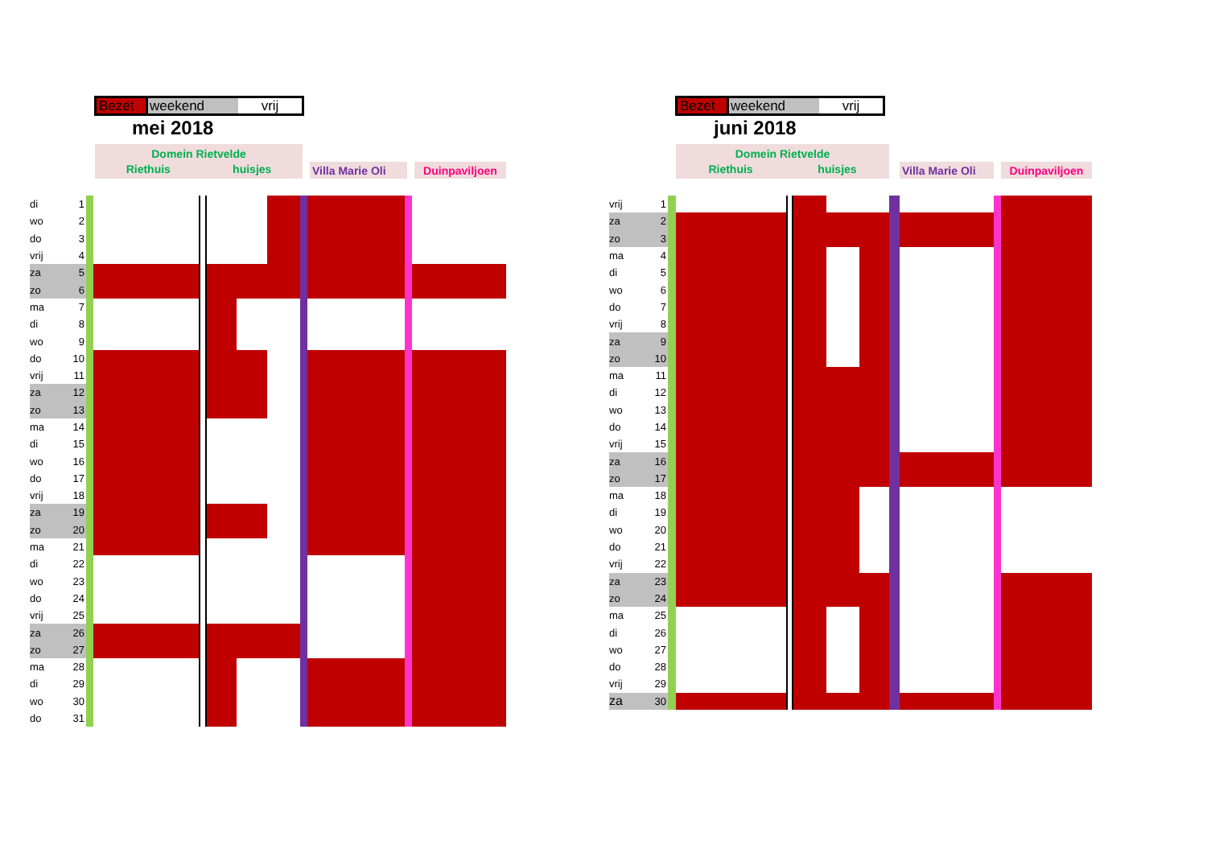Bezet weekend vrij
mei 2018
Domein Rietvelde
Riethuis huisjes
Villa Marie Oli
Duinpaviljoen
| di | 1 | | | | | | | | | | |
| wo | 2 | | | | | | | | | | |
| do | 3 | | | | | | | | | | |
| vrij | 4 | | | | | | | | | | |
| za | 5 | | | | | | | | | | |
| zo | 6 | | | | | | | | | | |
| ma | 7 | | | | | | | | | | |
| di | 8 | | | | | | | | | | |
| wo | 9 | | | | | | | | | | |
| do | 10 | | | | | | | | | | |
| vrij | 11 | | | | | | | | | | |
| za | 12 | | | | | | | | | | |
| zo | 13 | | | | | | | | | | |
| ma | 14 | | | | | | | | | | |
| di | 15 | | | | | | | | | | |
| wo | 16 | | | | | | | | | | |
| do | 17 | | | | | | | | | | |
| vrij | 18 | | | | | | | | | | |
| za | 19 | | | | | | | | | | |
| zo | 20 | | | | | | | | | | |
| ma | 21 | | | | | | | | | | |
| di | 22 | | | | | | | | | | |
| wo | 23 | | | | | | | | | | |
| do | 24 | | | | | | | | | | |
| vrij | 25 | | | | | | | | | | |
| za | 26 | | | | | | | | | | |
| zo | 27 | | | | | | | | | | |
| ma | 28 | | | | | | | | | | |
| di | 29 | | | | | | | | | | |
| wo | 30 | | | | | | | | | | |
| do | 31 | | | | | | | | | | |
Bezet weekend vrij
juni 2018
Domein Rietvelde
Riethuis huisjes
Villa Marie Oli
Duinpaviljoen
| vrij | 1 | | | | | | | | | | |
| za | 2 | | | | | | | | | | |
| zo | 3 | | | | | | | | | | |
| ma | 4 | | | | | | | | | | |
| di | 5 | | | | | | | | | | |
| wo | 6 | | | | | | | | | | |
| do | 7 | | | | | | | | | | |
| vrij | 8 | | | | | | | | | | |
| za | 9 | | | | | | | | | | |
| zo | 10 | | | | | | | | | | |
| ma | 11 | | | | | | | | | | |
| di | 12 | | | | | | | | | | |
| wo | 13 | | | | | | | | | | |
| do | 14 | | | | | | | | | | |
| vrij | 15 | | | | | | | | | | |
| za | 16 | | | | | | | | | | |
| zo | 17 | | | | | | | | | | |
| ma | 18 | | | | | | | | | | |
| di | 19 | | | | | | | | | | |
| wo | 20 | | | | | | | | | | |
| do | 21 | | | | | | | | | | |
| vrij | 22 | | | | | | | | | | |
| za | 23 | | | | | | | | | | |
| zo | 24 | | | | | | | | | | |
| ma | 25 | | | | | | | | | | |
| di | 26 | | | | | | | | | | |
| wo | 27 | | | | | | | | | | |
| do | 28 | | | | | | | | | | |
| vrij | 29 | | | | | | | | | | |
| za | 30 | | | | | | | | | | |